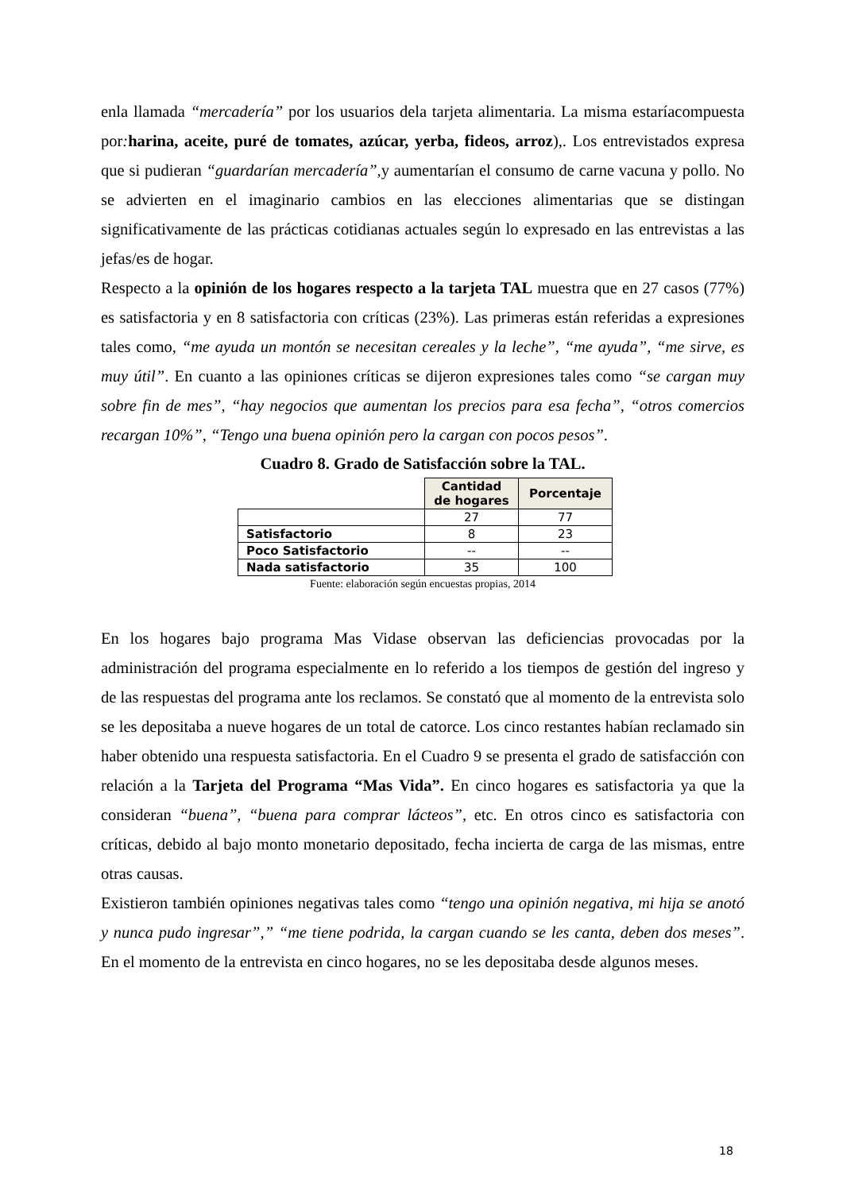enla llamada “mercadería” por los usuarios dela tarjeta alimentaria. La misma estaríacompuesta por: harina, aceite, puré de tomates, azúcar, yerba, fideos, arroz),. Los entrevistados expresa que si pudieran “guardarían mercadería”, y aumentarían el consumo de carne vacuna y pollo. No se advierten en el imaginario cambios en las elecciones alimentarias que se distingan significativamente de las prácticas cotidianas actuales según lo expresado en las entrevistas a las jefas/es de hogar.
Respecto a la opinión de los hogares respecto a la tarjeta TAL muestra que en 27 casos (77%) es satisfactoria y en 8 satisfactoria con críticas (23%). Las primeras están referidas a expresiones tales como, “me ayuda un montón se necesitan cereales y la leche”, “me ayuda”, “me sirve, es muy útil”. En cuanto a las opiniones críticas se dijeron expresiones tales como “se cargan muy sobre fin de mes”, “hay negocios que aumentan los precios para esa fecha”, “otros comercios recargan 10%”, “Tengo una buena opinión pero la cargan con pocos pesos”.
Cuadro 8. Grado de Satisfacción sobre la TAL.
| | Cantidad de hogares | Porcentaje |
| | 27 | 77 |
| Satisfactorio | 8 | 23 |
| Poco Satisfactorio | -- | -- |
| Nada satisfactorio | 35 | 100 |
Fuente: elaboración según encuestas propias, 2014
En los hogares bajo programa Mas Vidase observan las deficiencias provocadas por la administración del programa especialmente en lo referido a los tiempos de gestión del ingreso y de las respuestas del programa ante los reclamos. Se constató que al momento de la entrevista solo se les depositaba a nueve hogares de un total de catorce. Los cinco restantes habían reclamado sin haber obtenido una respuesta satisfactoria. En el Cuadro 9 se presenta el grado de satisfacción con relación a la Tarjeta del Programa “Mas Vida”. En cinco hogares es satisfactoria ya que la consideran “buena”, “buena para comprar lácteos”, etc. En otros cinco es satisfactoria con críticas, debido al bajo monto monetario depositado, fecha incierta de carga de las mismas, entre otras causas.
Existieron también opiniones negativas tales como “tengo una opinión negativa, mi hija se anotó y nunca pudo ingresar”,” “me tiene podrida, la cargan cuando se les canta, deben dos meses”. En el momento de la entrevista en cinco hogares, no se les depositaba desde algunos meses.
18